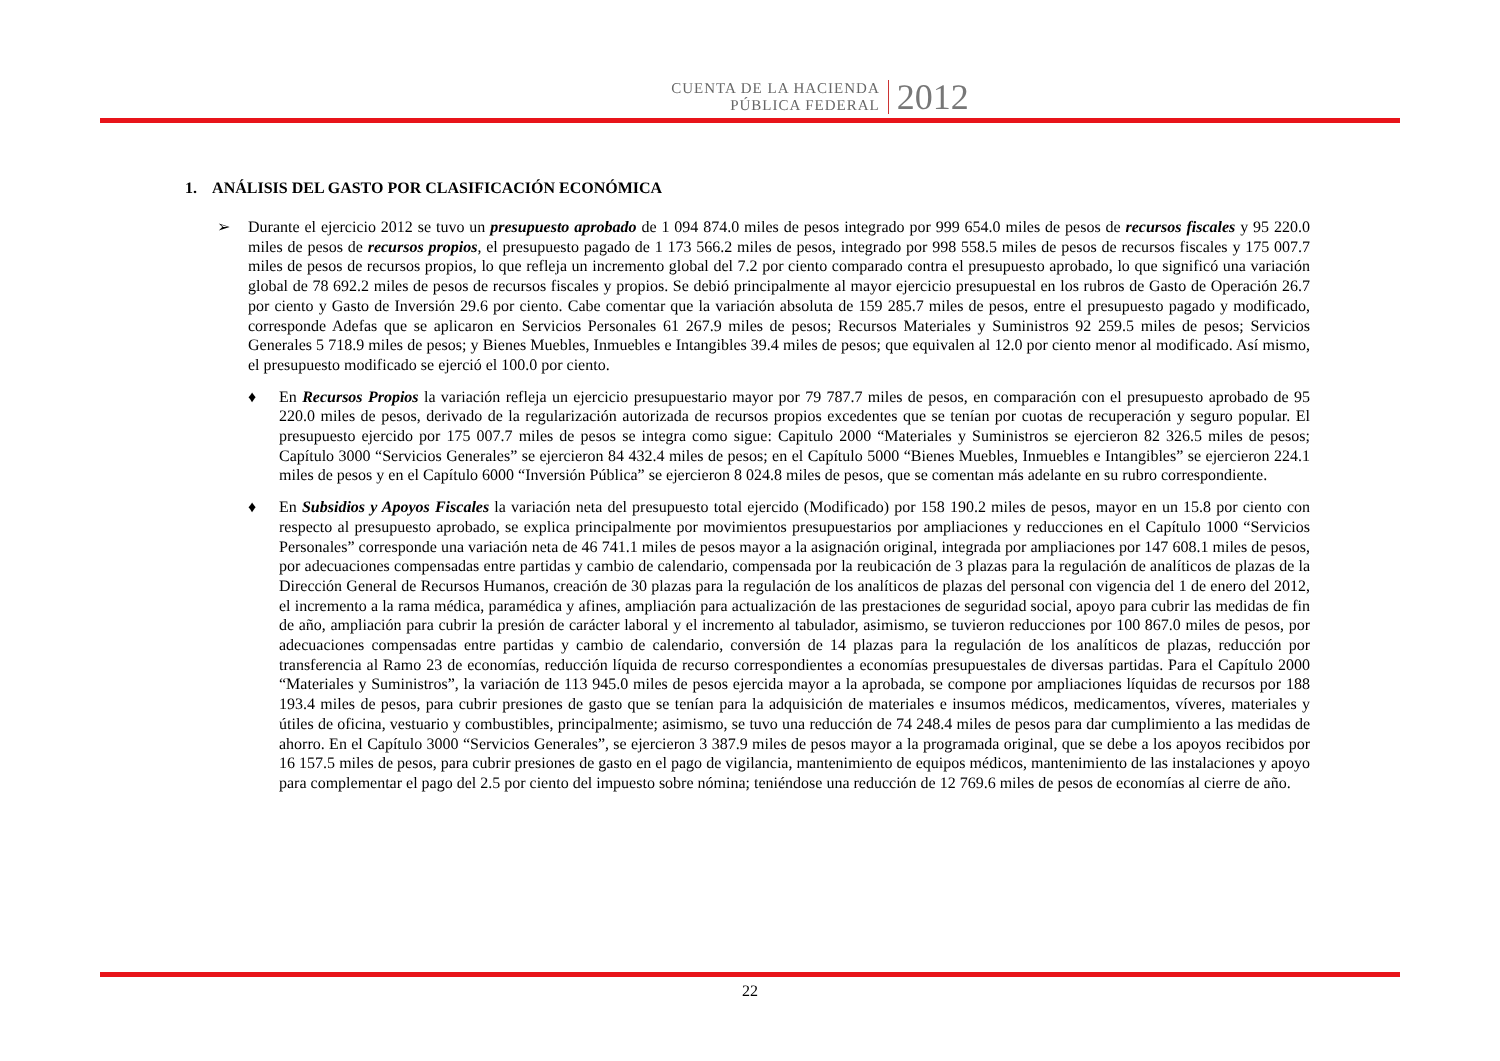CUENTA DE LA HACIENDA
PÚBLICA FEDERAL
2012
1. ANÁLISIS DEL GASTO POR CLASIFICACIÓN ECONÓMICA
➢ Durante el ejercicio 2012 se tuvo un presupuesto aprobado de 1 094 874.0 miles de pesos integrado por 999 654.0 miles de pesos de recursos fiscales y 95 220.0 miles de pesos de recursos propios, el presupuesto pagado de 1 173 566.2 miles de pesos, integrado por 998 558.5 miles de pesos de recursos fiscales y 175 007.7 miles de pesos de recursos propios, lo que refleja un incremento global del 7.2 por ciento comparado contra el presupuesto aprobado, lo que significó una variación global de 78 692.2 miles de pesos de recursos fiscales y propios. Se debió principalmente al mayor ejercicio presupuestal en los rubros de Gasto de Operación 26.7 por ciento y Gasto de Inversión 29.6 por ciento. Cabe comentar que la variación absoluta de 159 285.7 miles de pesos, entre el presupuesto pagado y modificado, corresponde Adefas que se aplicaron en Servicios Personales 61 267.9 miles de pesos; Recursos Materiales y Suministros 92 259.5 miles de pesos; Servicios Generales 5 718.9 miles de pesos; y Bienes Muebles, Inmuebles e Intangibles 39.4 miles de pesos; que equivalen al 12.0 por ciento menor al modificado. Así mismo, el presupuesto modificado se ejerció el 100.0 por ciento.
♦ En Recursos Propios la variación refleja un ejercicio presupuestario mayor por 79 787.7 miles de pesos, en comparación con el presupuesto aprobado de 95 220.0 miles de pesos, derivado de la regularización autorizada de recursos propios excedentes que se tenían por cuotas de recuperación y seguro popular. El presupuesto ejercido por 175 007.7 miles de pesos se integra como sigue: Capitulo 2000 “Materiales y Suministros se ejercieron 82 326.5 miles de pesos; Capítulo 3000 “Servicios Generales” se ejercieron 84 432.4 miles de pesos; en el Capítulo 5000 “Bienes Muebles, Inmuebles e Intangibles” se ejercieron 224.1 miles de pesos y en el Capítulo 6000 “Inversión Pública” se ejercieron 8 024.8 miles de pesos, que se comentan más adelante en su rubro correspondiente.
♦ En Subsidios y Apoyos Fiscales la variación neta del presupuesto total ejercido (Modificado) por 158 190.2 miles de pesos, mayor en un 15.8 por ciento con respecto al presupuesto aprobado, se explica principalmente por movimientos presupuestarios por ampliaciones y reducciones en el Capítulo 1000 “Servicios Personales” corresponde una variación neta de 46 741.1 miles de pesos mayor a la asignación original, integrada por ampliaciones por 147 608.1 miles de pesos, por adecuaciones compensadas entre partidas y cambio de calendario, compensada por la reubicación de 3 plazas para la regulación de analíticos de plazas de la Dirección General de Recursos Humanos, creación de 30 plazas para la regulación de los analíticos de plazas del personal con vigencia del 1 de enero del 2012, el incremento a la rama médica, paramédica y afines, ampliación para actualización de las prestaciones de seguridad social, apoyo para cubrir las medidas de fin de año, ampliación para cubrir la presión de carácter laboral y el incremento al tabulador, asimismo, se tuvieron reducciones por 100 867.0 miles de pesos, por adecuaciones compensadas entre partidas y cambio de calendario, conversión de 14 plazas para la regulación de los analíticos de plazas, reducción por transferencia al Ramo 23 de economías, reducción líquida de recurso correspondientes a economías presupuestales de diversas partidas. Para el Capítulo 2000 “Materiales y Suministros”, la variación de 113 945.0 miles de pesos ejercida mayor a la aprobada, se compone por ampliaciones líquidas de recursos por 188 193.4 miles de pesos, para cubrir presiones de gasto que se tenían para la adquisición de materiales e insumos médicos, medicamentos, víveres, materiales y útiles de oficina, vestuario y combustibles, principalmente; asimismo, se tuvo una reducción de 74 248.4 miles de pesos para dar cumplimiento a las medidas de ahorro. En el Capítulo 3000 “Servicios Generales”, se ejercieron 3 387.9 miles de pesos mayor a la programada original, que se debe a los apoyos recibidos por 16 157.5 miles de pesos, para cubrir presiones de gasto en el pago de vigilancia, mantenimiento de equipos médicos, mantenimiento de las instalaciones y apoyo para complementar el pago del 2.5 por ciento del impuesto sobre nómina; teniéndose una reducción de 12 769.6 miles de pesos de economías al cierre de año.
22